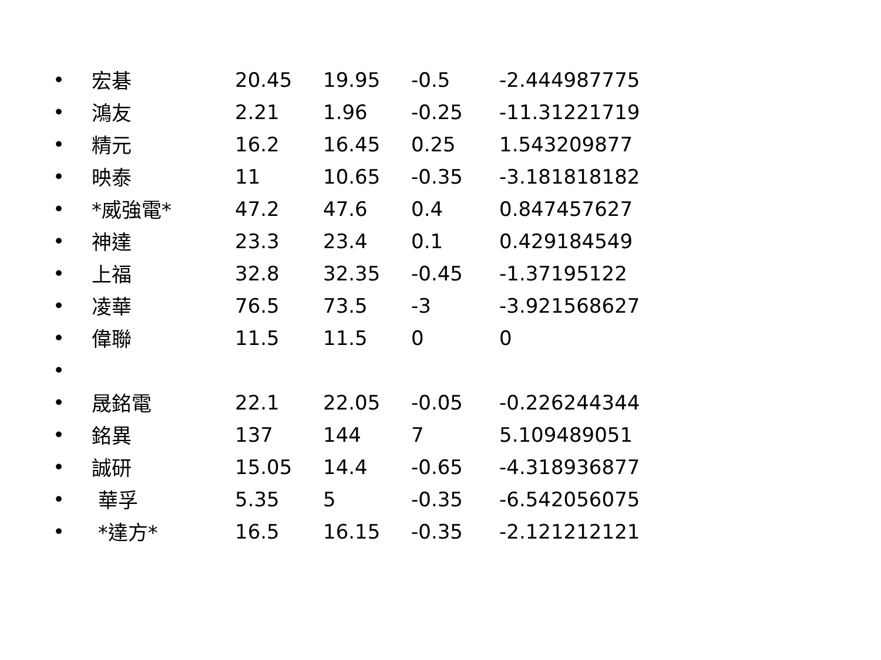| • | 宏碁 | 20.45 | 19.95 | -0.5 | -2.444987775 |
| • | 鴻友 | 2.21 | 1.96 | -0.25 | -11.31221719 |
| • | 精元 | 16.2 | 16.45 | 0.25 | 1.543209877 |
| • | 映泰 | 11 | 10.65 | -0.35 | -3.181818182 |
| • | *威強電* | 47.2 | 47.6 | 0.4 | 0.847457627 |
| • | 神達 | 23.3 | 23.4 | 0.1 | 0.429184549 |
| • | 上福 | 32.8 | 32.35 | -0.45 | -1.37195122 |
| • | 凌華 | 76.5 | 73.5 | -3 | -3.921568627 |
| • | 偉聯 | 11.5 | 11.5 | 0 | 0 |
| • | | | | | |
| • | 晟銘電 | 22.1 | 22.05 | -0.05 | -0.226244344 |
| • | 銘異 | 137 | 144 | 7 | 5.109489051 |
| • | 誠研 | 15.05 | 14.4 | -0.65 | -4.318936877 |
| • | 華孚 | 5.35 | 5 | -0.35 | -6.542056075 |
| • | *達方* | 16.5 | 16.15 | -0.35 | -2.121212121 |